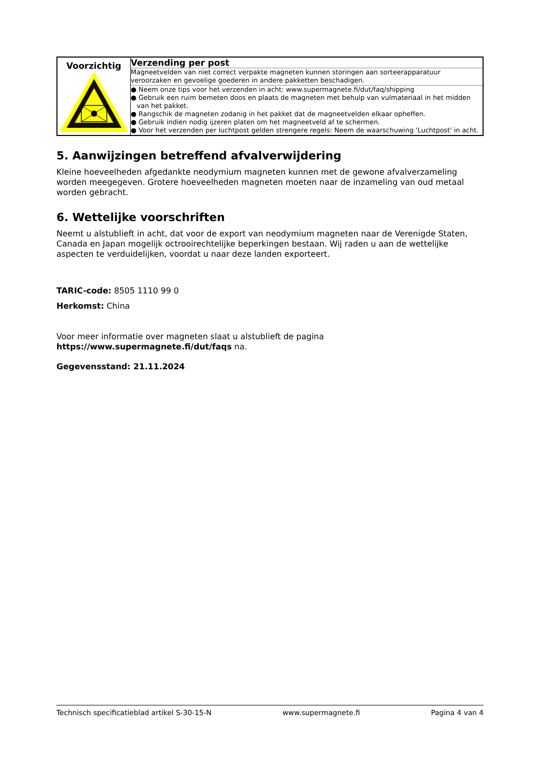| Voorzichtig | Verzending per post |
| | Magneetvelden van niet correct verpakte magneten kunnen storingen aan sorteerapparatuur veroorzaken en gevoelige goederen in andere pakketten beschadigen. |
| | ● Neem onze tips voor het verzenden in acht: www.supermagnete.fi/dut/faq/shipping ● Gebruik een ruim bemeten doos en plaats de magneten met behulp van vulmateriaal in het midden van het pakket. ● Rangschik de magneten zodanig in het pakket dat de magneetvelden elkaar opheffen. ● Gebruik indien nodig ijzeren platen om het magneetveld af te schermen. ● Voor het verzenden per luchtpost gelden strengere regels: Neem de waarschuwing 'Luchtpost' in acht. |
5. Aanwijzingen betreffend afvalverwijdering
Kleine hoeveelheden afgedankte neodymium magneten kunnen met de gewone afvalverzameling worden meegegeven. Grotere hoeveelheden magneten moeten naar de inzameling van oud metaal worden gebracht.
6. Wettelijke voorschriften
Neemt u alstublieft in acht, dat voor de export van neodymium magneten naar de Verenigde Staten, Canada en Japan mogelijk octrooirechtelijke beperkingen bestaan. Wij raden u aan de wettelijke aspecten te verduidelijken, voordat u naar deze landen exporteert.
TARIC-code: 8505 1110 99 0
Herkomst: China
Voor meer informatie over magneten slaat u alstublieft de pagina
https://www.supermagnete.fi/dut/faqs na.
Gegevensstand: 21.11.2024
Technisch specificatieblad artikel S-30-15-N www.supermagnete.fi Pagina 4 van 4